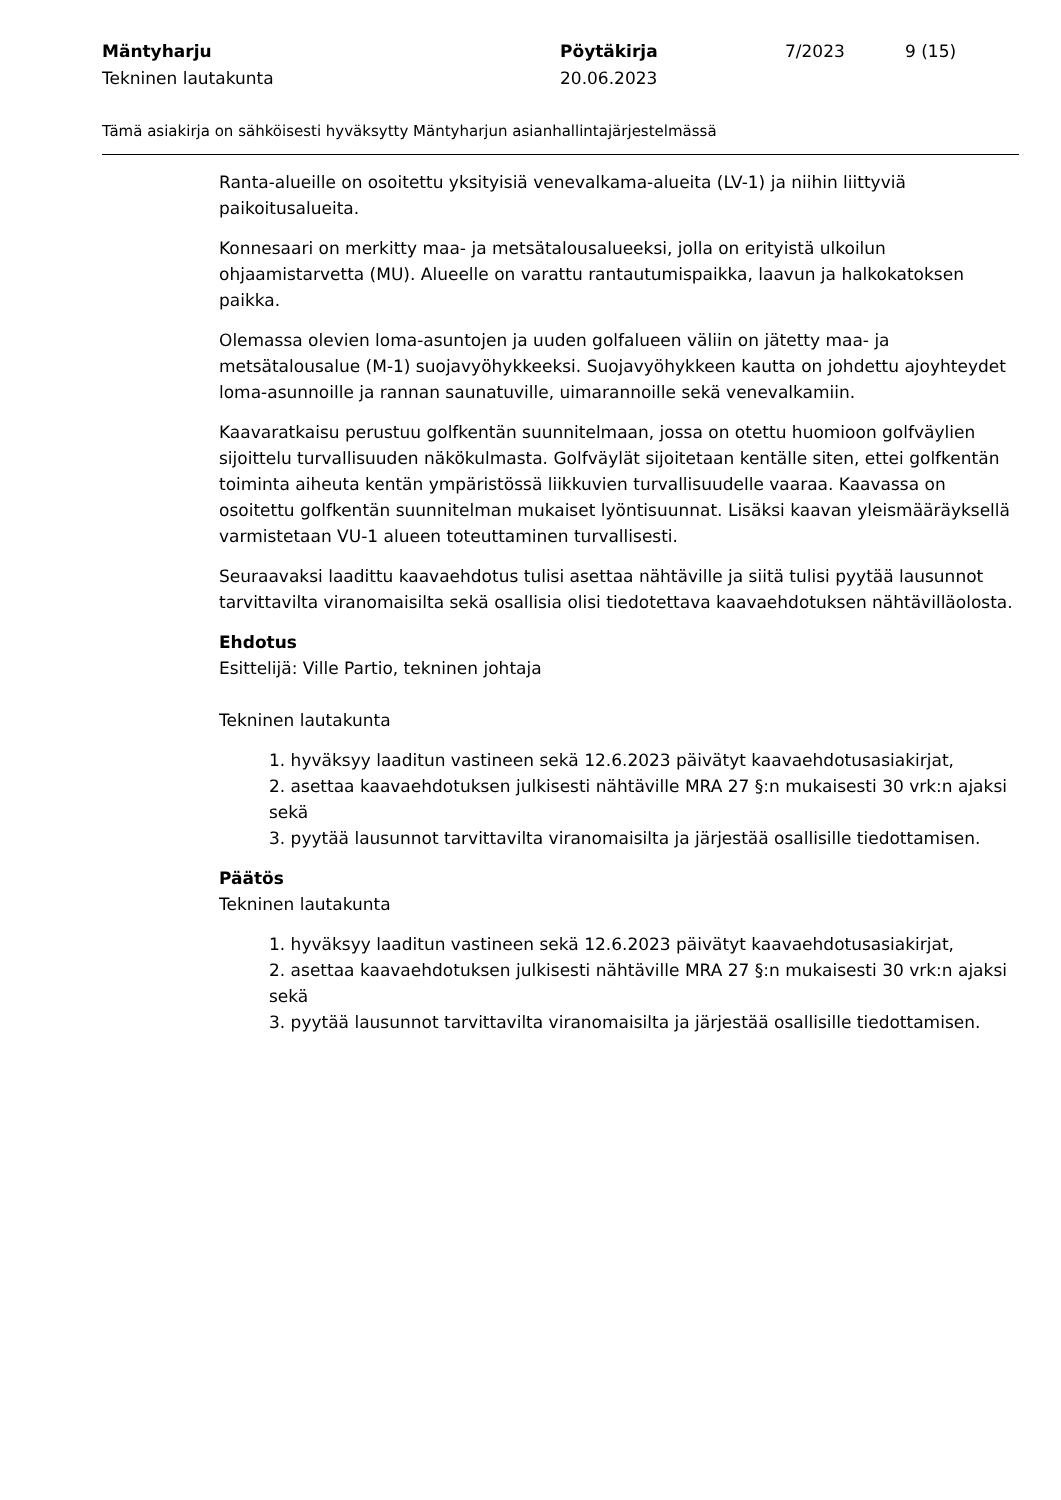Mäntyharju
Tekninen lautakunta
Pöytäkirja
20.06.2023
7/2023 9 (15)
Tämä asiakirja on sähköisesti hyväksytty Mäntyharjun asianhallintajärjestelmässä
Ranta-alueille on osoitettu yksityisiä venevalkama-alueita (LV-1) ja niihin liittyviä paikoitusalueita.
Konnesaari on merkitty maa- ja metsätalousalueeksi, jolla on erityistä ulkoilun ohjaamistarvetta (MU). Alueelle on varattu rantautumispaikka, laavun ja halkokatoksen paikka.
Olemassa olevien loma-asuntojen ja uuden golfalueen väliin on jätetty maa- ja metsätalousalue (M-1) suojavyöhykkeeksi. Suojavyöhykkeen kautta on johdettu ajoyhteydet loma-asunnoille ja rannan saunatuville, uimarannoille sekä venevalkamiin.
Kaavaratkaisu perustuu golfkentän suunnitelmaan, jossa on otettu huomioon golfväylien sijoittelu turvallisuuden näkökulmasta. Golfväylät sijoitetaan kentälle siten, ettei golfkentän toiminta aiheuta kentän ympäristössä liikkuvien turvallisuudelle vaaraa. Kaavassa on osoitettu golfkentän suunnitelman mukaiset lyöntisuunnat. Lisäksi kaavan yleismääräyksellä varmistetaan VU-1 alueen toteuttaminen turvallisesti.
Seuraavaksi laadittu kaavaehdotus tulisi asettaa nähtäville ja siitä tulisi pyytää lausunnot tarvittavilta viranomaisilta sekä osallisia olisi tiedotettava kaavaehdotuksen nähtävilläolosta.
Ehdotus
Esittelijä: Ville Partio, tekninen johtaja
Tekninen lautakunta
1. hyväksyy laaditun vastineen sekä 12.6.2023 päivätyt kaavaehdotusasiakirjat,
2. asettaa kaavaehdotuksen julkisesti nähtäville MRA 27 §:n mukaisesti 30 vrk:n ajaksi sekä
3. pyytää lausunnot tarvittavilta viranomaisilta ja järjestää osallisille tiedottamisen.
Päätös
Tekninen lautakunta
1. hyväksyy laaditun vastineen sekä 12.6.2023 päivätyt kaavaehdotusasiakirjat,
2. asettaa kaavaehdotuksen julkisesti nähtäville MRA 27 §:n mukaisesti 30 vrk:n ajaksi sekä
3. pyytää lausunnot tarvittavilta viranomaisilta ja järjestää osallisille tiedottamisen.